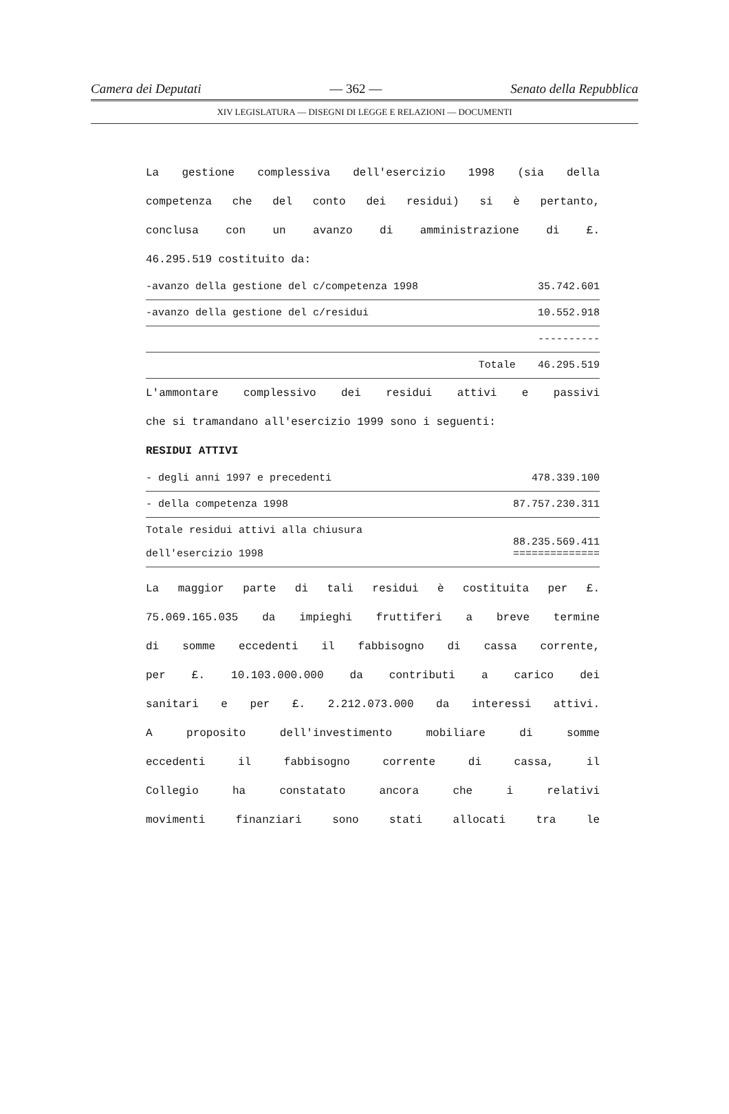Camera dei Deputati — 362 — Senato della Repubblica
XIV LEGISLATURA — DISEGNI DI LEGGE E RELAZIONI — DOCUMENTI
La gestione complessiva dell'esercizio 1998 (sia della
competenza che del conto dei residui) si è pertanto,
conclusa con un avanzo di amministrazione di £.
46.295.519 costituito da:
| -avanzo della gestione del c/competenza 1998 | 35.742.601 |
| -avanzo della gestione del c/residui | 10.552.918 |
| | ---------- |
| Totale | 46.295.519 |
L'ammontare complessivo dei residui attivi e passivi
che si tramandano all'esercizio 1999 sono i seguenti:
RESIDUI ATTIVI
| - degli anni 1997 e precedenti | 478.339.100 |
| - della competenza 1998 | 87.757.230.311 |
| Totale residui attivi alla chiusura dell'esercizio 1998 | 88.235.569.411 ============== |
La maggior parte di tali residui è costituita per £.
75.069.165.035 da impieghi fruttiferi a breve termine
di somme eccedenti il fabbisogno di cassa corrente,
per £. 10.103.000.000 da contributi a carico dei
sanitari e per £. 2.212.073.000 da interessi attivi.
A proposito dell'investimento mobiliare di somme
eccedenti il fabbisogno corrente di cassa, il
Collegio ha constatato ancora che i relativi
movimenti finanziari sono stati allocati tra le